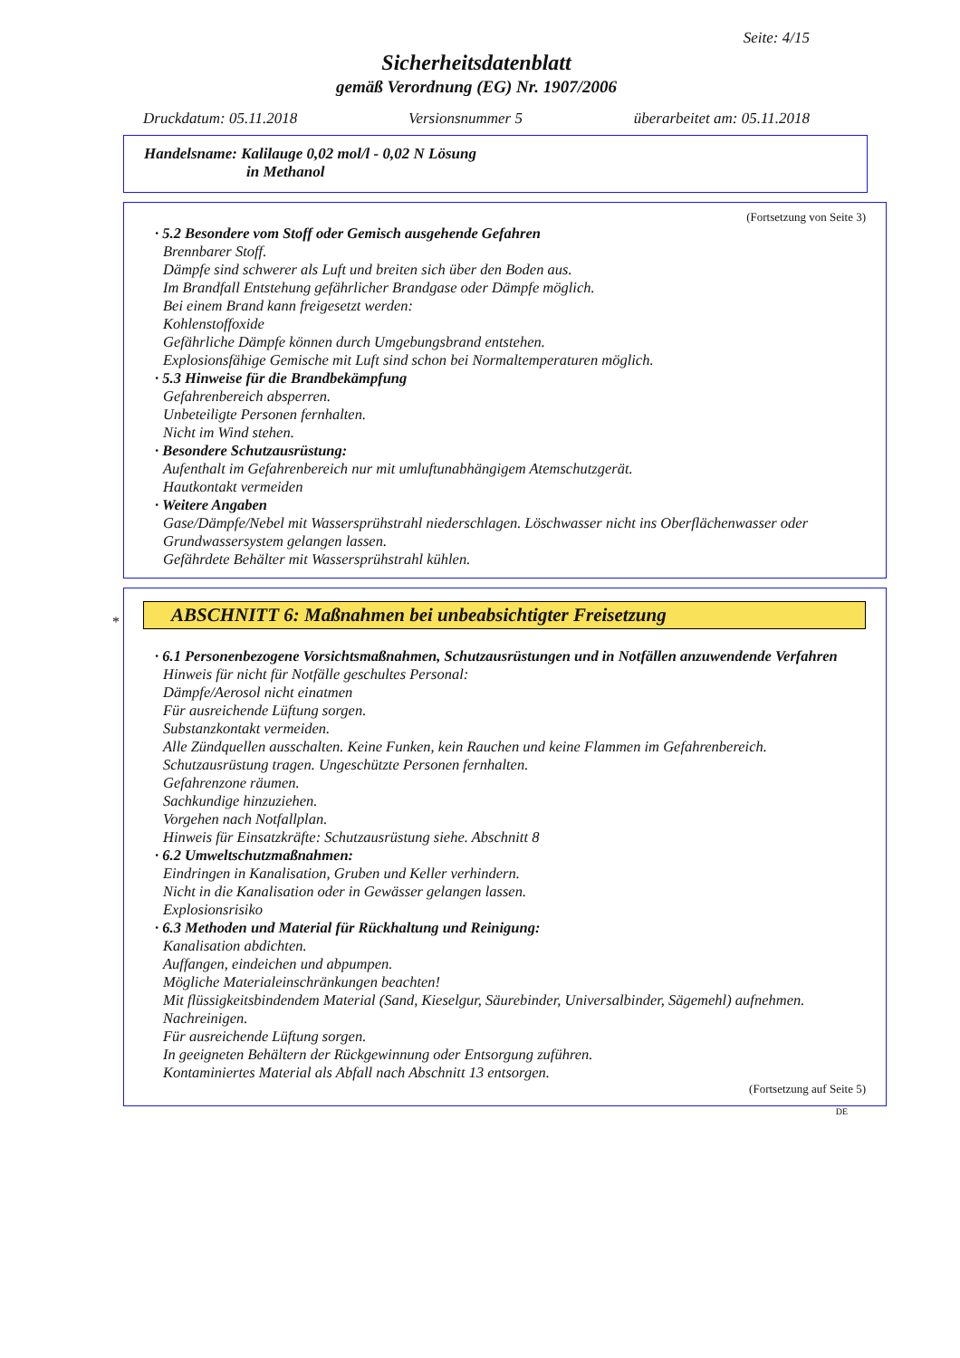Seite: 4/15
Sicherheitsdatenblatt
gemäß Verordnung (EG) Nr. 1907/2006
Druckdatum: 05.11.2018 Versionsnummer 5 überarbeitet am: 05.11.2018
Handelsname: Kalilauge 0,02 mol/l - 0,02 N Lösung
in Methanol
(Fortsetzung von Seite 3)
· 5.2 Besondere vom Stoff oder Gemisch ausgehende Gefahren
Brennbarer Stoff.
Dämpfe sind schwerer als Luft und breiten sich über den Boden aus.
Im Brandfall Entstehung gefährlicher Brandgase oder Dämpfe möglich.
Bei einem Brand kann freigesetzt werden:
Kohlenstoffoxide
Gefährliche Dämpfe können durch Umgebungsbrand entstehen.
Explosionsfähige Gemische mit Luft sind schon bei Normaltemperaturen möglich.
· 5.3 Hinweise für die Brandbekämpfung
Gefahrenbereich absperren.
Unbeteiligte Personen fernhalten.
Nicht im Wind stehen.
· Besondere Schutzausrüstung:
Aufenthalt im Gefahrenbereich nur mit umluftunabhängigem Atemschutzgerät.
Hautkontakt vermeiden
· Weitere Angaben
Gase/Dämpfe/Nebel mit Wassersprühstrahl niederschlagen. Löschwasser nicht ins Oberflächenwasser oder Grundwassersystem gelangen lassen.
Gefährdete Behälter mit Wassersprühstrahl kühlen.
*
ABSCHNITT 6: Maßnahmen bei unbeabsichtigter Freisetzung
· 6.1 Personenbezogene Vorsichtsmaßnahmen, Schutzausrüstungen und in Notfällen anzuwendende Verfahren
Hinweis für nicht für Notfälle geschultes Personal:
Dämpfe/Aerosol nicht einatmen
Für ausreichende Lüftung sorgen.
Substanzkontakt vermeiden.
Alle Zündquellen ausschalten. Keine Funken, kein Rauchen und keine Flammen im Gefahrenbereich.
Schutzausrüstung tragen. Ungeschützte Personen fernhalten.
Gefahrenzone räumen.
Sachkundige hinzuziehen.
Vorgehen nach Notfallplan.
Hinweis für Einsatzkräfte: Schutzausrüstung siehe. Abschnitt 8
· 6.2 Umweltschutzmaßnahmen:
Eindringen in Kanalisation, Gruben und Keller verhindern.
Nicht in die Kanalisation oder in Gewässer gelangen lassen.
Explosionsrisiko
· 6.3 Methoden und Material für Rückhaltung und Reinigung:
Kanalisation abdichten.
Auffangen, eindeichen und abpumpen.
Mögliche Materialeinschränkungen beachten!
Mit flüssigkeitsbindendem Material (Sand, Kieselgur, Säurebinder, Universalbinder, Sägemehl) aufnehmen.
Nachreinigen.
Für ausreichende Lüftung sorgen.
In geeigneten Behältern der Rückgewinnung oder Entsorgung zuführen.
Kontaminiertes Material als Abfall nach Abschnitt 13 entsorgen.
(Fortsetzung auf Seite 5)
DE